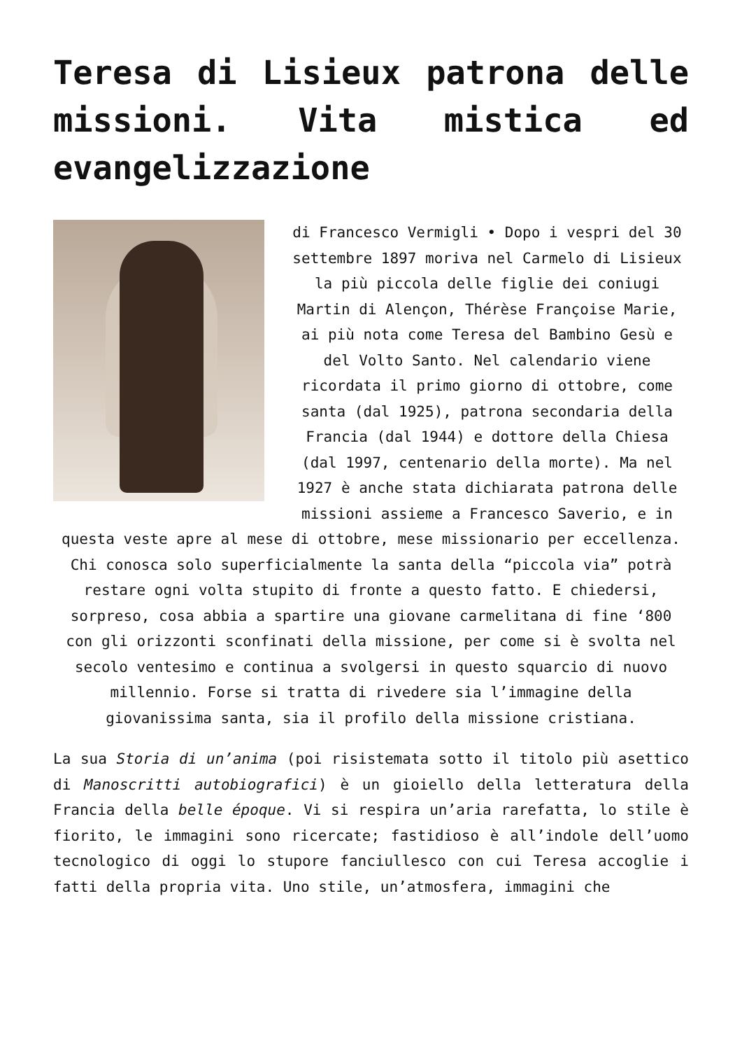Teresa di Lisieux patrona delle missioni. Vita mistica ed evangelizzazione
di Francesco Vermigli • Dopo i vespri del 30 settembre 1897 moriva nel Carmelo di Lisieux la più piccola delle figlie dei coniugi Martin di Alençon, Thérèse Françoise Marie, ai più nota come Teresa del Bambino Gesù e del Volto Santo. Nel calendario viene ricordata il primo giorno di ottobre, come santa (dal 1925), patrona secondaria della Francia (dal 1944) e dottore della Chiesa (dal 1997, centenario della morte). Ma nel 1927 è anche stata dichiarata patrona delle missioni assieme a Francesco Saverio, e in questa veste apre al mese di ottobre, mese missionario per eccellenza. Chi conosca solo superficialmente la santa della “piccola via” potrà restare ogni volta stupito di fronte a questo fatto. E chiedersi, sorpreso, cosa abbia a spartire una giovane carmelitana di fine ‘800 con gli orizzonti sconfinati della missione, per come si è svolta nel secolo ventesimo e continua a svolgersi in questo squarcio di nuovo millennio. Forse si tratta di rivedere sia l’immagine della giovanissima santa, sia il profilo della missione cristiana.
La sua Storia di un’anima (poi risistemata sotto il titolo più asettico di Manoscritti autobiografici) è un gioiello della letteratura della Francia della belle époque. Vi si respira un’aria rarefatta, lo stile è fiorito, le immagini sono ricercate; fastidioso è all’indole dell’uomo tecnologico di oggi lo stupore fanciullesco con cui Teresa accoglie i fatti della propria vita. Uno stile, un’atmosfera, immagini che